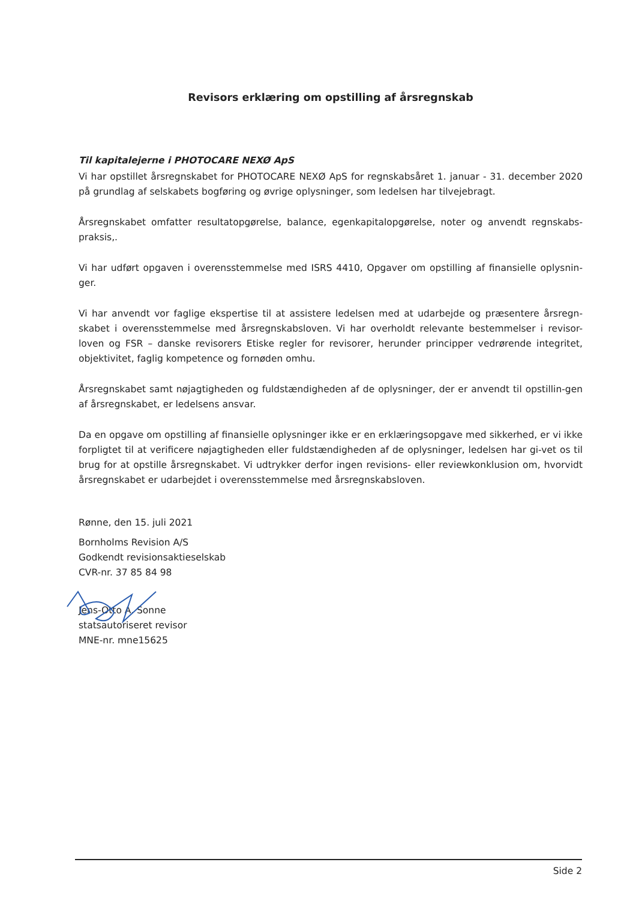Revisors erklæring om opstilling af årsregnskab
Til kapitalejerne i PHOTOCARE NEXØ ApS
Vi har opstillet årsregnskabet for PHOTOCARE NEXØ ApS for regnskabsåret 1. januar - 31. december 2020 på grundlag af selskabets bogføring og øvrige oplysninger, som ledelsen har tilvejebragt.
Årsregnskabet omfatter resultatopgørelse, balance, egenkapitalopgørelse, noter og anvendt regnskabs-praksis,.
Vi har udført opgaven i overensstemmelse med ISRS 4410, Opgaver om opstilling af finansielle oplysnin-ger.
Vi har anvendt vor faglige ekspertise til at assistere ledelsen med at udarbejde og præsentere årsregn-skabet i overensstemmelse med årsregnskabsloven. Vi har overholdt relevante bestemmelser i revisor-loven og FSR – danske revisorers Etiske regler for revisorer, herunder principper vedrørende integritet, objektivitet, faglig kompetence og fornøden omhu.
Årsregnskabet samt nøjagtigheden og fuldstændigheden af de oplysninger, der er anvendt til opstillin-gen af årsregnskabet, er ledelsens ansvar.
Da en opgave om opstilling af finansielle oplysninger ikke er en erklæringsopgave med sikkerhed, er vi ikke forpligtet til at verificere nøjagtigheden eller fuldstændigheden af de oplysninger, ledelsen har gi-vet os til brug for at opstille årsregnskabet. Vi udtrykker derfor ingen revisions- eller reviewkonklusion om, hvorvidt årsregnskabet er udarbejdet i overensstemmelse med årsregnskabsloven.
Rønne, den 15. juli 2021
Bornholms Revision A/S
Godkendt revisionsaktieselskab
CVR-nr. 37 85 84 98
Jens-Otto A. Sonne
statsautoriseret revisor
MNE-nr. mne15625
Side 2